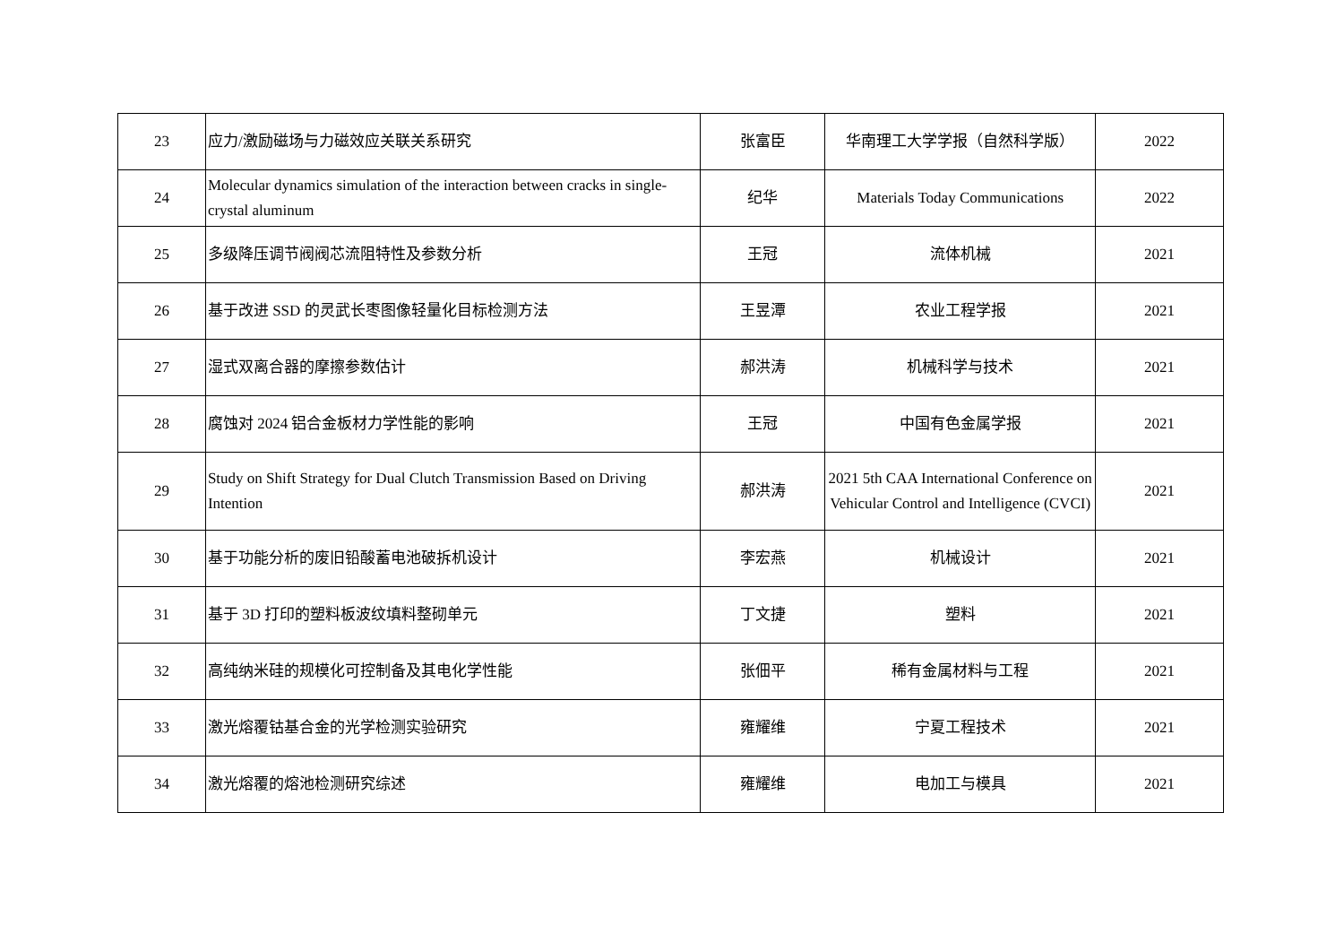| 23 | 应力/激励磁场与力磁效应关联关系研究 | 张富臣 | 华南理工大学学报（自然科学版） | 2022 |
| 24 | Molecular dynamics simulation of the interaction between cracks in single-crystal aluminum | 纪华 | Materials Today Communications | 2022 |
| 25 | 多级降压调节阀阀芯流阻特性及参数分析 | 王冠 | 流体机械 | 2021 |
| 26 | 基于改进 SSD 的灵武长枣图像轻量化目标检测方法 | 王昱潭 | 农业工程学报 | 2021 |
| 27 | 湿式双离合器的摩擦参数估计 | 郝洪涛 | 机械科学与技术 | 2021 |
| 28 | 腐蚀对 2024 铝合金板材力学性能的影响 | 王冠 | 中国有色金属学报 | 2021 |
| 29 | Study on Shift Strategy for Dual Clutch Transmission Based on Driving Intention | 郝洪涛 | 2021 5th CAA International Conference on Vehicular Control and Intelligence (CVCI) | 2021 |
| 30 | 基于功能分析的废旧铅酸蓄电池破拆机设计 | 李宏燕 | 机械设计 | 2021 |
| 31 | 基于 3D 打印的塑料板波纹填料整砌单元 | 丁文捷 | 塑料 | 2021 |
| 32 | 高纯纳米硅的规模化可控制备及其电化学性能 | 张佃平 | 稀有金属材料与工程 | 2021 |
| 33 | 激光熔覆钴基合金的光学检测实验研究 | 雍耀维 | 宁夏工程技术 | 2021 |
| 34 | 激光熔覆的熔池检测研究综述 | 雍耀维 | 电加工与模具 | 2021 |